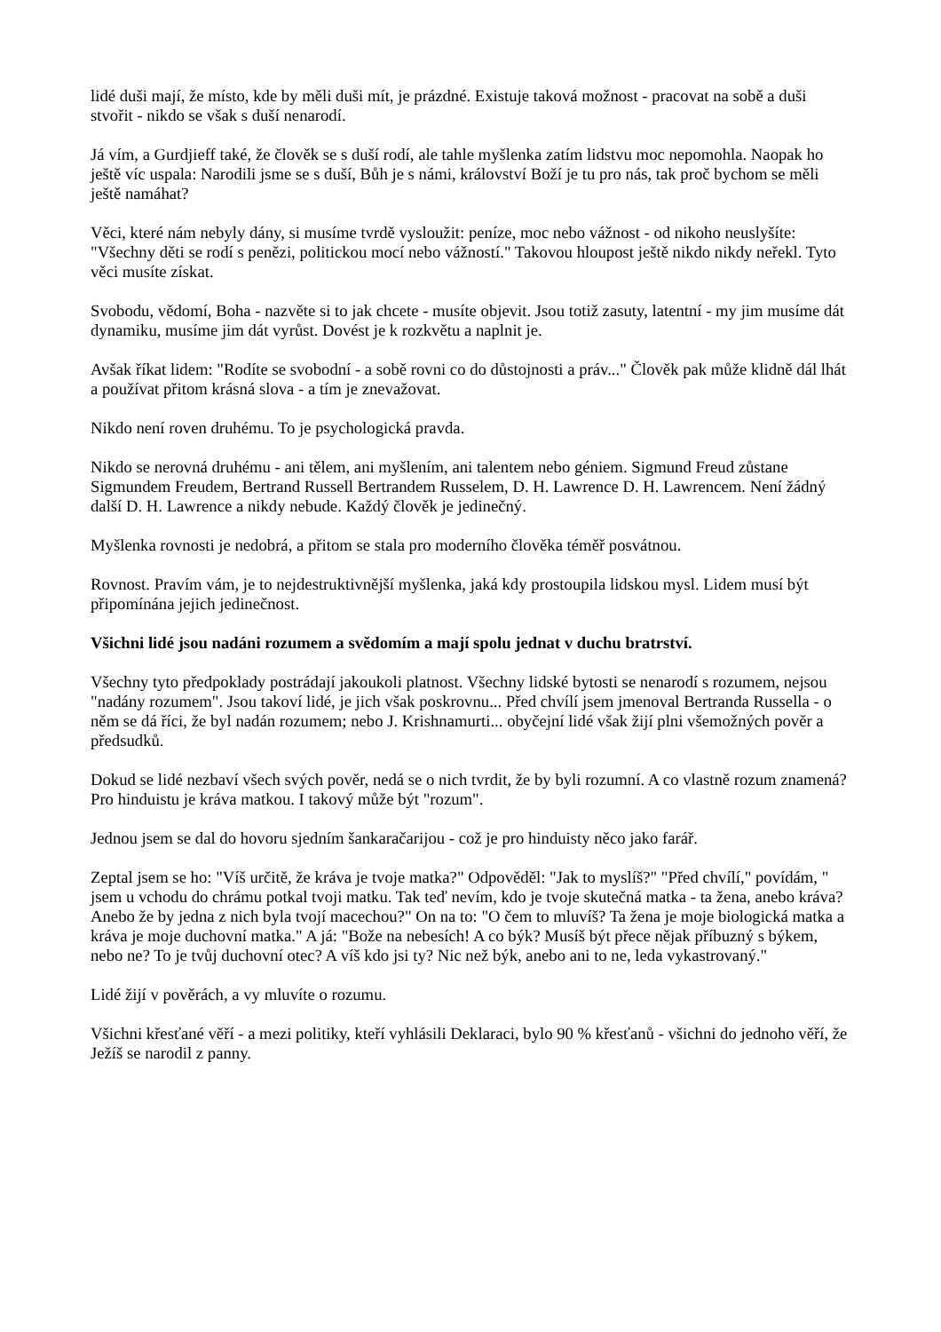lidé duši mají, že místo, kde by měli duši mít, je prázdné. Existuje taková možnost - pracovat na sobě a duši stvořit - nikdo se však s duší nenarodí.
Já vím, a Gurdjieff také, že člověk se s duší rodí, ale tahle myšlenka zatím lidstvu moc nepomohla. Naopak ho ještě víc uspala: Narodili jsme se s duší, Bůh je s námi, království Boží je tu pro nás, tak proč bychom se měli ještě namáhat?
Věci, které nám nebyly dány, si musíme tvrdě vysloužit: peníze, moc nebo vážnost - od nikoho neuslyšíte: "Všechny děti se rodí s penězi, politickou mocí nebo vážností." Takovou hloupost ještě nikdo nikdy neřekl. Tyto věci musíte získat.
Svobodu, vědomí, Boha - nazvěte si to jak chcete - musíte objevit. Jsou totiž zasuty, latentní - my jim musíme dát dynamiku, musíme jim dát vyrůst. Dovést je k rozkvětu a naplnit je.
Avšak říkat lidem: "Rodíte se svobodní - a sobě rovni co do důstojnosti a práv..." Člověk pak může klidně dál lhát a používat přitom krásná slova - a tím je znevažovat.
Nikdo není roven druhému. To je psychologická pravda.
Nikdo se nerovná druhému - ani tělem, ani myšlením, ani talentem nebo géniem. Sigmund Freud zůstane Sigmundem Freudem, Bertrand Russell Bertrandem Russelem, D. H. Lawrence D. H. Lawrencem. Není žádný další D. H. Lawrence a nikdy nebude. Každý člověk je jedinečný.
Myšlenka rovnosti je nedobrá, a přitom se stala pro moderního člověka téměř posvátnou.
Rovnost. Pravím vám, je to nejdestruktivnější myšlenka, jaká kdy prostoupila lidskou mysl. Lidem musí být připomínána jejich jedinečnost.
Všichni lidé jsou nadáni rozumem a svědomím a mají spolu jednat v duchu bratrství.
Všechny tyto předpoklady postrádají jakoukoli platnost. Všechny lidské bytosti se nenarodí s rozumem, nejsou "nadány rozumem". Jsou takoví lidé, je jich však poskrovnu... Před chvílí jsem jmenoval Bertranda Russella - o něm se dá říci, že byl nadán rozumem; nebo J. Krishnamurti... obyčejní lidé však žijí plni všemožných pověr a předsudků.
Dokud se lidé nezbaví všech svých pověr, nedá se o nich tvrdit, že by byli rozumní. A co vlastně rozum znamená? Pro hinduistu je kráva matkou. I takový může být "rozum".
Jednou jsem se dal do hovoru sjedním šankaračarijou - což je pro hinduisty něco jako farář.
Zeptal jsem se ho: "Víš určitě, že kráva je tvoje matka?" Odpověděl: "Jak to myslíš?" "Před chvílí," povídám, " jsem u vchodu do chrámu potkal tvoji matku. Tak teď nevím, kdo je tvoje skutečná matka - ta žena, anebo kráva? Anebo že by jedna z nich byla tvojí macechou?" On na to: "O čem to mluvíš? Ta žena je moje biologická matka a kráva je moje duchovní matka." A já: "Bože na nebesích! A co býk? Musíš být přece nějak příbuzný s býkem, nebo ne? To je tvůj duchovní otec? A víš kdo jsi ty? Nic než býk, anebo ani to ne, leda vykastrovaný."
Lidé žijí v pověrách, a vy mluvíte o rozumu.
Všichni křesťané věří - a mezi politiky, kteří vyhlásili Deklaraci, bylo 90 % křesťanů - všichni do jednoho věří, že Ježíš se narodil z panny.